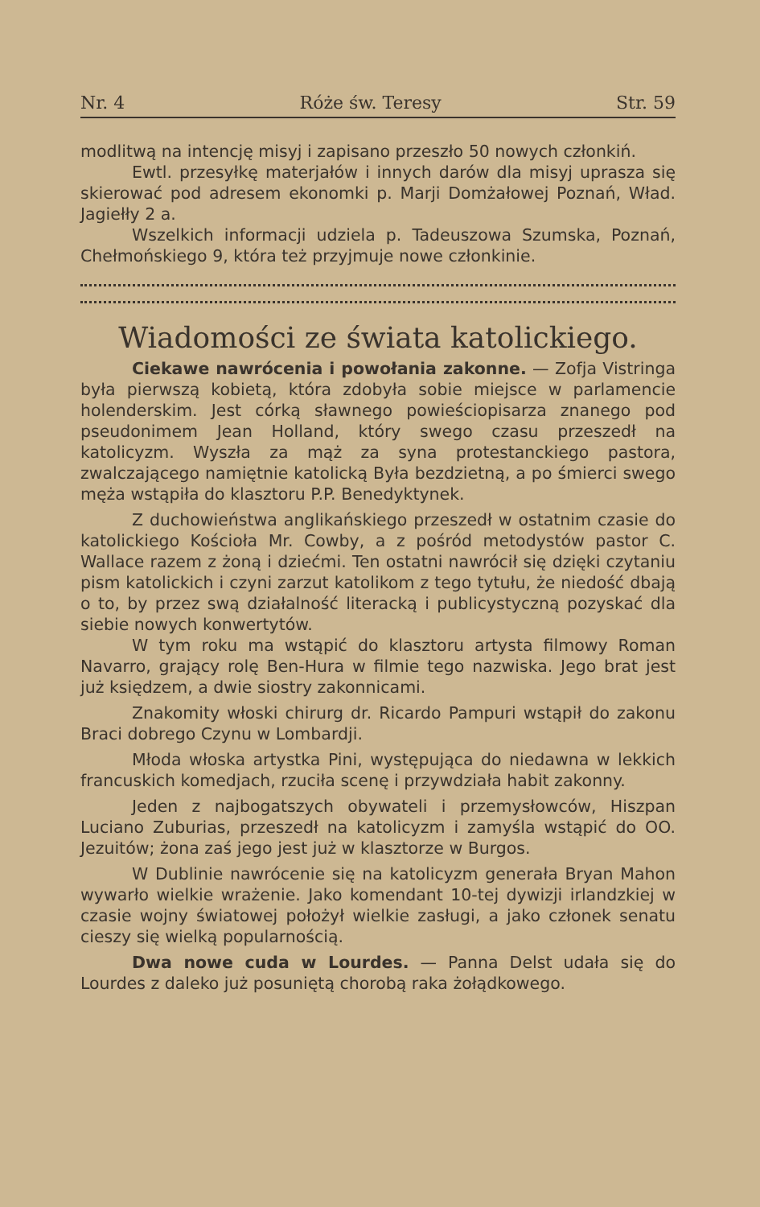Nr. 4 Róże św. Teresy Str. 59
modlitwą na intencję misyj i zapisano przeszło 50 nowych członkiń.
Ewtl. przesyłkę materjałów i innych darów dla misyj uprasza się skierować pod adresem ekonomki p. Marji Domżałowej Poznań, Wład. Jagiełły 2 a.
Wszelkich informacji udziela p. Tadeuszowa Szumska, Poznań, Chełmońskiego 9, która też przyjmuje nowe członkinie.
Wiadomości ze świata katolickiego.
Ciekawe nawrócenia i powołania zakonne. — Zofja Vistringa była pierwszą kobietą, która zdobyła sobie miejsce w parlamencie holenderskim. Jest córką sławnego powieściopisarza znanego pod pseudonimem Jean Holland, który swego czasu przeszedł na katolicyzm. Wyszła za mąż za syna protestanckiego pastora, zwalczającego namiętnie katolicką Była bezdzietną, a po śmierci swego męża wstąpiła do klasztoru P.P. Benedyktynek.
Z duchowieństwa anglikańskiego przeszedł w ostatnim czasie do katolickiego Kościoła Mr. Cowby, a z pośród metodystów pastor C. Wallace razem z żoną i dziećmi. Ten ostatni nawrócił się dzięki czytaniu pism katolickich i czyni zarzut katolikom z tego tytułu, że niedość dbają o to, by przez swą działalność literacką i publicystyczną pozyskać dla siebie nowych konwertytów.
W tym roku ma wstąpić do klasztoru artysta filmowy Roman Navarro, grający rolę Ben-Hura w filmie tego nazwiska. Jego brat jest już księdzem, a dwie siostry zakonnicami.
Znakomity włoski chirurg dr. Ricardo Pampuri wstąpił do zakonu Braci dobrego Czynu w Lombardji.
Młoda włoska artystka Pini, występująca do niedawna w lekkich francuskich komedjach, rzuciła scenę i przywdziała habit zakonny.
Jeden z najbogatszych obywateli i przemysłowców, Hiszpan Luciano Zuburias, przeszedł na katolicyzm i zamyśla wstąpić do OO. Jezuitów; żona zaś jego jest już w klasztorze w Burgos.
W Dublinie nawrócenie się na katolicyzm generała Bryan Mahon wywarło wielkie wrażenie. Jako komendant 10-tej dywizji irlandzkiej w czasie wojny światowej położył wielkie zasługi, a jako członek senatu cieszy się wielką popularnością.
Dwa nowe cuda w Lourdes. — Panna Delst udała się do Lourdes z daleko już posuniętą chorobą raka żołądkowego.